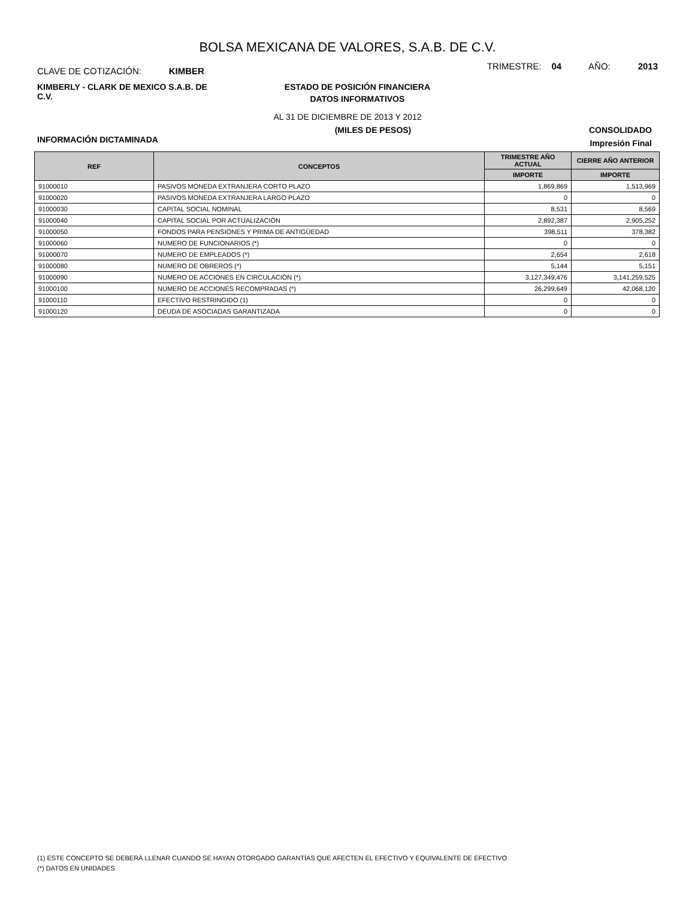BOLSA MEXICANA DE VALORES, S.A.B. DE C.V.
CLAVE DE COTIZACIÓN: KIMBER
TRIMESTRE: 04 AÑO: 2013
KIMBERLY - CLARK DE MEXICO S.A.B. DE C.V.
ESTADO DE POSICIÓN FINANCIERA
DATOS INFORMATIVOS
AL 31 DE DICIEMBRE DE 2013 Y 2012
(MILES DE PESOS) CONSOLIDADO
INFORMACIÓN DICTAMINADA Impresión Final
| REF | CONCEPTOS | TRIMESTRE AÑO ACTUAL | CIERRE AÑO ANTERIOR |
| --- | --- | --- | --- |
| | | IMPORTE | IMPORTE |
| 91000010 | PASIVOS MONEDA EXTRANJERA CORTO PLAZO | 1,869,869 | 1,513,969 |
| 91000020 | PASIVOS MONEDA EXTRANJERA LARGO PLAZO | 0 | 0 |
| 91000030 | CAPITAL SOCIAL NOMINAL | 8,531 | 8,569 |
| 91000040 | CAPITAL SOCIAL POR ACTUALIZACIÓN | 2,892,387 | 2,905,252 |
| 91000050 | FONDOS PARA PENSIONES Y PRIMA DE ANTIGÜEDAD | 398,511 | 378,382 |
| 91000060 | NUMERO DE FUNCIONARIOS (*) | 0 | 0 |
| 91000070 | NUMERO DE EMPLEADOS (*) | 2,654 | 2,618 |
| 91000080 | NUMERO DE OBREROS (*) | 5,144 | 5,151 |
| 91000090 | NUMERO DE ACCIONES EN CIRCULACIÓN (*) | 3,127,349,476 | 3,141,259,525 |
| 91000100 | NUMERO DE ACCIONES RECOMPRADAS (*) | 26,299,649 | 42,068,120 |
| 91000110 | EFECTIVO RESTRINGIDO (1) | 0 | 0 |
| 91000120 | DEUDA DE ASOCIADAS GARANTIZADA | 0 | 0 |
(1) ESTE CONCEPTO SE DEBERÁ LLENAR CUANDO SE HAYAN OTORGADO GARANTÍAS QUE AFECTEN EL EFECTIVO Y EQUIVALENTE DE EFECTIVO
(*) DATOS EN UNIDADES